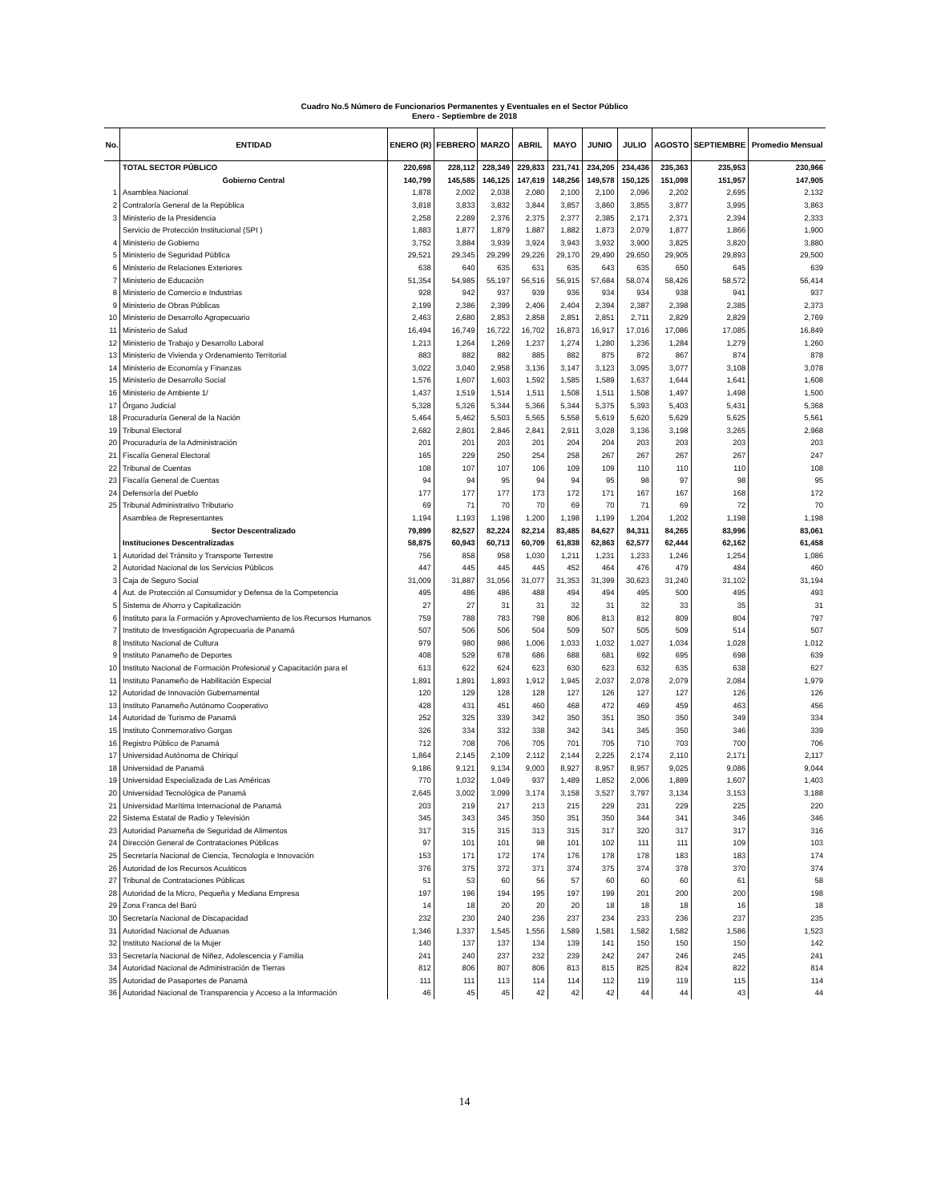Cuadro No.5 Número de Funcionarios Permanentes y Eventuales en el Sector Público
Enero - Septiembre de 2018
| No. | ENTIDAD | ENERO (R) | FEBRERO | MARZO | ABRIL | MAYO | JUNIO | JULIO | AGOSTO | SEPTIEMBRE | Promedio Mensual |
| --- | --- | --- | --- | --- | --- | --- | --- | --- | --- | --- | --- |
| | TOTAL SECTOR PÚBLICO | 220,698 | 228,112 | 228,349 | 229,833 | 231,741 | 234,205 | 234,436 | 235,363 | 235,953 | 230,966 |
| | Gobierno Central | 140,799 | 145,585 | 146,125 | 147,619 | 148,256 | 149,578 | 150,125 | 151,098 | 151,957 | 147,905 |
| 1 | Asamblea Nacional | 1,878 | 2,002 | 2,038 | 2,080 | 2,100 | 2,100 | 2,096 | 2,202 | 2,695 | 2,132 |
| 2 | Contraloría General de la República | 3,818 | 3,833 | 3,832 | 3,844 | 3,857 | 3,860 | 3,855 | 3,877 | 3,995 | 3,863 |
| 3 | Ministerio de la Presidencia | 2,258 | 2,289 | 2,376 | 2,375 | 2,377 | 2,385 | 2,171 | 2,371 | 2,394 | 2,333 |
| | Servicio de Protección Institucional (SPI ) | 1,883 | 1,877 | 1,879 | 1,887 | 1,882 | 1,873 | 2,079 | 1,877 | 1,866 | 1,900 |
| 4 | Ministerio de Gobierno | 3,752 | 3,884 | 3,939 | 3,924 | 3,943 | 3,932 | 3,900 | 3,825 | 3,820 | 3,880 |
| 5 | Ministerio de Seguridad Pública | 29,521 | 29,345 | 29,299 | 29,226 | 29,170 | 29,490 | 29,650 | 29,905 | 29,893 | 29,500 |
| 6 | Ministerio de Relaciones Exteriores | 638 | 640 | 635 | 631 | 635 | 643 | 635 | 650 | 645 | 639 |
| 7 | Ministerio de Educación | 51,354 | 54,985 | 55,197 | 56,516 | 56,915 | 57,684 | 58,074 | 58,426 | 58,572 | 56,414 |
| 8 | Ministerio de Comercio e Industrias | 928 | 942 | 937 | 939 | 936 | 934 | 934 | 938 | 941 | 937 |
| 9 | Ministerio de Obras Públicas | 2,199 | 2,386 | 2,399 | 2,406 | 2,404 | 2,394 | 2,387 | 2,398 | 2,385 | 2,373 |
| 10 | Ministerio de Desarrollo Agropecuario | 2,463 | 2,680 | 2,853 | 2,858 | 2,851 | 2,851 | 2,711 | 2,829 | 2,829 | 2,769 |
| 11 | Ministerio de Salud | 16,494 | 16,749 | 16,722 | 16,702 | 16,873 | 16,917 | 17,016 | 17,086 | 17,085 | 16,849 |
| 12 | Ministerio de Trabajo y Desarrollo Laboral | 1,213 | 1,264 | 1,269 | 1,237 | 1,274 | 1,280 | 1,236 | 1,284 | 1,279 | 1,260 |
| 13 | Ministerio de Vivienda y Ordenamiento Territorial | 883 | 882 | 882 | 885 | 882 | 875 | 872 | 867 | 874 | 878 |
| 14 | Ministerio de Economía y Finanzas | 3,022 | 3,040 | 2,958 | 3,136 | 3,147 | 3,123 | 3,095 | 3,077 | 3,108 | 3,078 |
| 15 | Ministerio de Desarrollo Social | 1,576 | 1,607 | 1,603 | 1,592 | 1,585 | 1,589 | 1,637 | 1,644 | 1,641 | 1,608 |
| 16 | Ministerio de Ambiente 1/ | 1,437 | 1,519 | 1,514 | 1,511 | 1,508 | 1,511 | 1,508 | 1,497 | 1,498 | 1,500 |
| 17 | Órgano Judicial | 5,328 | 5,326 | 5,344 | 5,366 | 5,344 | 5,375 | 5,393 | 5,403 | 5,431 | 5,368 |
| 18 | Procuraduría General de la Nación | 5,464 | 5,462 | 5,503 | 5,565 | 5,558 | 5,619 | 5,620 | 5,629 | 5,625 | 5,561 |
| 19 | Tribunal Electoral | 2,682 | 2,801 | 2,846 | 2,841 | 2,911 | 3,028 | 3,136 | 3,198 | 3,265 | 2,968 |
| 20 | Procuraduría de la Administración | 201 | 201 | 203 | 201 | 204 | 204 | 203 | 203 | 203 | 203 |
| 21 | Fiscalía General Electoral | 165 | 229 | 250 | 254 | 258 | 267 | 267 | 267 | 267 | 247 |
| 22 | Tribunal de Cuentas | 108 | 107 | 107 | 106 | 109 | 109 | 110 | 110 | 110 | 108 |
| 23 | Fiscalía General de Cuentas | 94 | 94 | 95 | 94 | 94 | 95 | 98 | 97 | 98 | 95 |
| 24 | Defensoría del Pueblo | 177 | 177 | 177 | 173 | 172 | 171 | 167 | 167 | 168 | 172 |
| 25 | Tribunal Administrativo Tributario | 69 | 71 | 70 | 70 | 69 | 70 | 71 | 69 | 72 | 70 |
| | Asamblea de Representantes | 1,194 | 1,193 | 1,198 | 1,200 | 1,198 | 1,199 | 1,204 | 1,202 | 1,198 | 1,198 |
| | Sector Descentralizado | 79,899 | 82,527 | 82,224 | 82,214 | 83,485 | 84,627 | 84,311 | 84,265 | 83,996 | 83,061 |
| | Instituciones Descentralizadas | 58,875 | 60,943 | 60,713 | 60,709 | 61,838 | 62,863 | 62,577 | 62,444 | 62,162 | 61,458 |
| 1 | Autoridad del Tránsito y Transporte Terrestre | 756 | 858 | 958 | 1,030 | 1,211 | 1,231 | 1,233 | 1,246 | 1,254 | 1,086 |
| 2 | Autoridad Nacional de los Servicios Públicos | 447 | 445 | 445 | 445 | 452 | 464 | 476 | 479 | 484 | 460 |
| 3 | Caja de Seguro Social | 31,009 | 31,887 | 31,056 | 31,077 | 31,353 | 31,399 | 30,623 | 31,240 | 31,102 | 31,194 |
| 4 | Aut. de Protección al Consumidor y Defensa de la Competencia | 495 | 486 | 486 | 488 | 494 | 494 | 495 | 500 | 495 | 493 |
| 5 | Sistema de Ahorro y Capitalización | 27 | 27 | 31 | 31 | 32 | 31 | 32 | 33 | 35 | 31 |
| 6 | Instituto para la Formación y Aprovechamiento de los Recursos Humanos | 759 | 788 | 783 | 798 | 806 | 813 | 812 | 809 | 804 | 797 |
| 7 | Instituto de Investigación Agropecuaria de Panamá | 507 | 506 | 506 | 504 | 509 | 507 | 505 | 509 | 514 | 507 |
| 8 | Instituto Nacional de Cultura | 979 | 980 | 986 | 1,006 | 1,033 | 1,032 | 1,027 | 1,034 | 1,028 | 1,012 |
| 9 | Instituto Panameño de Deportes | 408 | 529 | 678 | 686 | 688 | 681 | 692 | 695 | 698 | 639 |
| 10 | Instituto Nacional de Formación Profesional y Capacitación para el | 613 | 622 | 624 | 623 | 630 | 623 | 632 | 635 | 638 | 627 |
| 11 | Instituto Panameño de Habilitación Especial | 1,891 | 1,891 | 1,893 | 1,912 | 1,945 | 2,037 | 2,078 | 2,079 | 2,084 | 1,979 |
| 12 | Autoridad de Innovación Gubernamental | 120 | 129 | 128 | 128 | 127 | 126 | 127 | 127 | 126 | 126 |
| 13 | Instituto Panameño Autónomo Cooperativo | 428 | 431 | 451 | 460 | 468 | 472 | 469 | 459 | 463 | 456 |
| 14 | Autoridad de Turismo de Panamá | 252 | 325 | 339 | 342 | 350 | 351 | 350 | 350 | 349 | 334 |
| 15 | Instituto Conmemorativo Gorgas | 326 | 334 | 332 | 338 | 342 | 341 | 345 | 350 | 346 | 339 |
| 16 | Registro Público de Panamá | 712 | 708 | 706 | 705 | 701 | 705 | 710 | 703 | 700 | 706 |
| 17 | Universidad Autónoma de Chiriquí | 1,864 | 2,145 | 2,109 | 2,112 | 2,144 | 2,225 | 2,174 | 2,110 | 2,171 | 2,117 |
| 18 | Universidad de Panamá | 9,186 | 9,121 | 9,134 | 9,003 | 8,927 | 8,957 | 8,957 | 9,025 | 9,086 | 9,044 |
| 19 | Universidad Especializada de Las Américas | 770 | 1,032 | 1,049 | 937 | 1,489 | 1,852 | 2,006 | 1,889 | 1,607 | 1,403 |
| 20 | Universidad Tecnológica de Panamá | 2,645 | 3,002 | 3,099 | 3,174 | 3,158 | 3,527 | 3,797 | 3,134 | 3,153 | 3,188 |
| 21 | Universidad Marítima Internacional de Panamá | 203 | 219 | 217 | 213 | 215 | 229 | 231 | 229 | 225 | 220 |
| 22 | Sistema Estatal de Radio y Televisión | 345 | 343 | 345 | 350 | 351 | 350 | 344 | 341 | 346 | 346 |
| 23 | Autoridad Panameña de Seguridad de Alimentos | 317 | 315 | 315 | 313 | 315 | 317 | 320 | 317 | 317 | 316 |
| 24 | Dirección General de Contrataciones Públicas | 97 | 101 | 101 | 98 | 101 | 102 | 111 | 111 | 109 | 103 |
| 25 | Secretaría Nacional de Ciencia, Tecnología e Innovación | 153 | 171 | 172 | 174 | 176 | 178 | 178 | 183 | 183 | 174 |
| 26 | Autoridad de los Recursos Acuáticos | 376 | 375 | 372 | 371 | 374 | 375 | 374 | 378 | 370 | 374 |
| 27 | Tribunal de Contrataciones Públicas | 51 | 53 | 60 | 56 | 57 | 60 | 60 | 60 | 61 | 58 |
| 28 | Autoridad de la Micro, Pequeña y Mediana Empresa | 197 | 196 | 194 | 195 | 197 | 199 | 201 | 200 | 200 | 198 |
| 29 | Zona Franca del Barú | 14 | 18 | 20 | 20 | 20 | 18 | 18 | 18 | 16 | 18 |
| 30 | Secretaría Nacional de Discapacidad | 232 | 230 | 240 | 236 | 237 | 234 | 233 | 236 | 237 | 235 |
| 31 | Autoridad Nacional de Aduanas | 1,346 | 1,337 | 1,545 | 1,556 | 1,589 | 1,581 | 1,582 | 1,582 | 1,586 | 1,523 |
| 32 | Instituto Nacional de la Mujer | 140 | 137 | 137 | 134 | 139 | 141 | 150 | 150 | 150 | 142 |
| 33 | Secretaría Nacional de Niñez, Adolescencia y Familia | 241 | 240 | 237 | 232 | 239 | 242 | 247 | 246 | 245 | 241 |
| 34 | Autoridad Nacional de Administración de Tierras | 812 | 806 | 807 | 806 | 813 | 815 | 825 | 824 | 822 | 814 |
| 35 | Autoridad de Pasaportes de Panamá | 111 | 111 | 113 | 114 | 114 | 112 | 119 | 119 | 115 | 114 |
| 36 | Autoridad Nacional de Transparencia y Acceso a la Información | 46 | 45 | 45 | 42 | 42 | 42 | 44 | 44 | 43 | 44 |
14